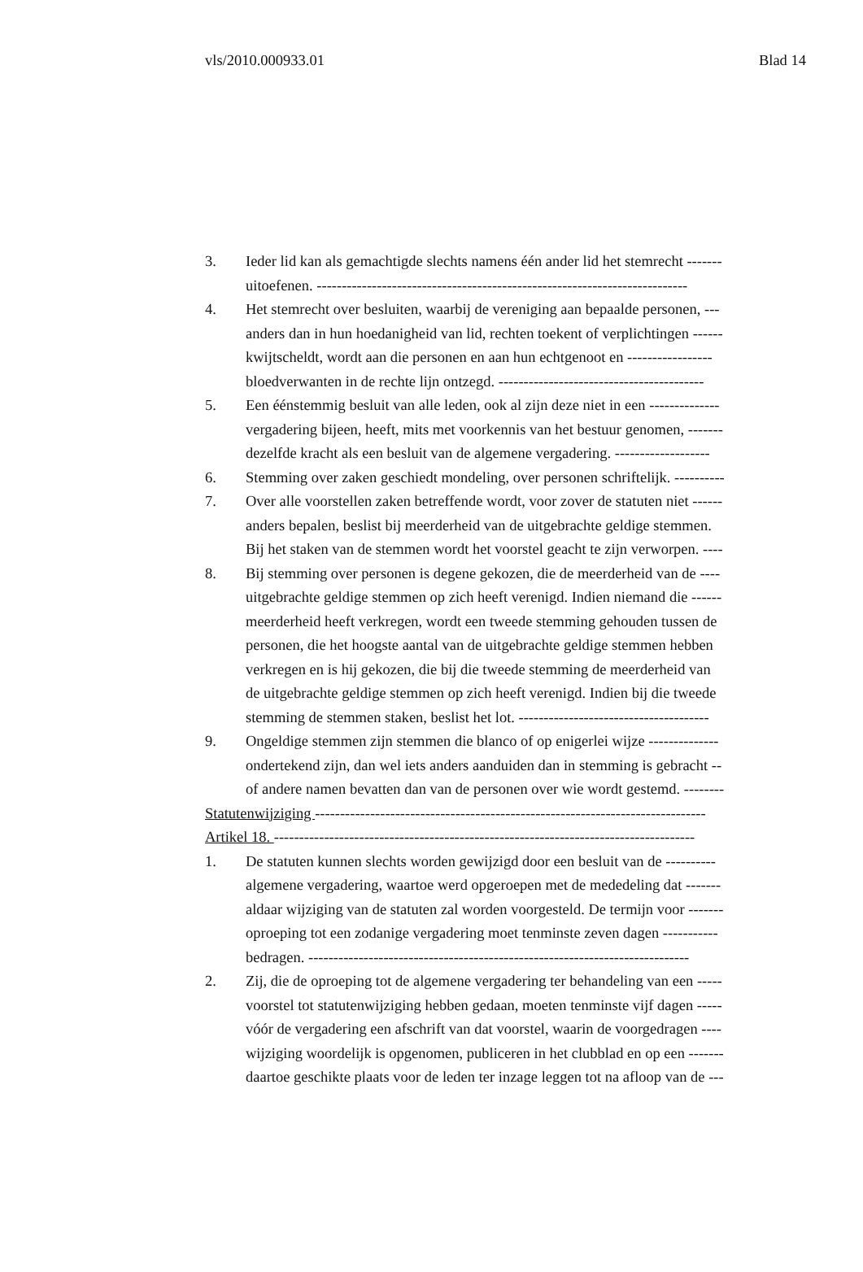vls/2010.000933.01 Blad 14
3. Ieder lid kan als gemachtigde slechts namens één ander lid het stemrecht -------
uitoefenen. --------------------------------------------------------------------------
4. Het stemrecht over besluiten, waarbij de vereniging aan bepaalde personen, ---
anders dan in hun hoedanigheid van lid, rechten toekent of verplichtingen ------
kwijtscheldt, wordt aan die personen en aan hun echtgenoot en -----------------
bloedverwanten in de rechte lijn ontzegd. -----------------------------------------
5. Een éénstemmig besluit van alle leden, ook al zijn deze niet in een --------------
vergadering bijeen, heeft, mits met voorkennis van het bestuur genomen, -------
dezelfde kracht als een besluit van de algemene vergadering. -------------------
6. Stemming over zaken geschiedt mondeling, over personen schriftelijk. ----------
7. Over alle voorstellen zaken betreffende wordt, voor zover de statuten niet ------
anders bepalen, beslist bij meerderheid van de uitgebrachte geldige stemmen.
Bij het staken van de stemmen wordt het voorstel geacht te zijn verworpen. ----
8. Bij stemming over personen is degene gekozen, die de meerderheid van de ----
uitgebrachte geldige stemmen op zich heeft verenigd. Indien niemand die ------
meerderheid heeft verkregen, wordt een tweede stemming gehouden tussen de
personen, die het hoogste aantal van de uitgebrachte geldige stemmen hebben
verkregen en is hij gekozen, die bij die tweede stemming de meerderheid van
de uitgebrachte geldige stemmen op zich heeft verenigd. Indien bij die tweede
stemming de stemmen staken, beslist het lot. --------------------------------------
9. Ongeldige stemmen zijn stemmen die blanco of op enigerlei wijze --------------
ondertekend zijn, dan wel iets anders aanduiden dan in stemming is gebracht --
of andere namen bevatten dan van de personen over wie wordt gestemd. --------
Statutenwijziging ------------------------------------------------------------------------------
Artikel 18. ------------------------------------------------------------------------------------
1. De statuten kunnen slechts worden gewijzigd door een besluit van de ----------
algemene vergadering, waartoe werd opgeroepen met de mededeling dat -------
aldaar wijziging van de statuten zal worden voorgesteld. De termijn voor -------
oproeping tot een zodanige vergadering moet tenminste zeven dagen -----------
bedragen. ----------------------------------------------------------------------------
2. Zij, die de oproeping tot de algemene vergadering ter behandeling van een -----
voorstel tot statutenwijziging hebben gedaan, moeten tenminste vijf dagen -----
vóór de vergadering een afschrift van dat voorstel, waarin de voorgedragen ----
wijziging woordelijk is opgenomen, publiceren in het clubblad en op een -------
daartoe geschikte plaats voor de leden ter inzage leggen tot na afloop van de ---